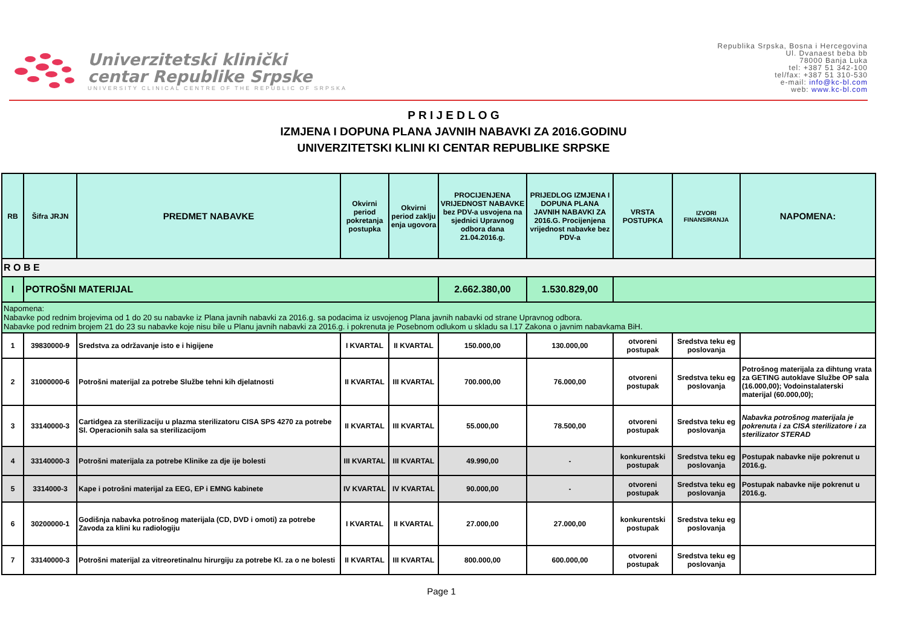Univerzitetski klinički
centar Republike Srpske
UNIVERSITY CLINICAL CENTRE OF THE REPUBLIC OF SRPSKA
Republika Srpska, Bosna i Hercegovina
Ul. Dvanaest beba bb
78000 Banja Luka
tel: +387 51 342-100
tel/fax: +387 51 310-530
e-mail: info@kc-bl.com
web: www.kc-bl.com
P R I J E D L O G
IZMJENA I DOPUNA PLANA JAVNIH NABAVKI ZA 2016.GODINU
UNIVERZITETSKI KLINI KI CENTAR REPUBLIKE SRPSKE
| RB | Šifra JRJN | PREDMET NABAVKE | Okvirni period pokretanja postupka | Okvirni period zaklju enja ugovora | PROCIJENJENA VRIJEDNOST NABAVKE bez PDV-a usvojena na sjednici Upravnog odbora dana 21.04.2016.g. | PRIJEDLOG IZMJENA I DOPUNA PLANA JAVNIH NABAVKI ZA 2016.G. Procijenjena vrijednost nabavke bez PDV-a | VRSTA POSTUPKA | IZVORI FINANSIRANJA | NAPOMENA: |
| --- | --- | --- | --- | --- | --- | --- | --- | --- | --- |
| R O B E | | | | | | | | | |
| I | POTROŠNI MATERIJAL | | | | 2.662.380,00 | 1.530.829,00 | | | |
| Napomena: Nabavke pod rednim brojevima od 1 do 20 su nabavke iz Plana javnih nabavki za 2016.g. sa podacima iz usvojenog Plana javnih nabavki od strane Upravnog odbora. Nabavke pod rednim brojem 21 do 23 su nabavke koje nisu bile u Planu javnih nabavki za 2016.g. i pokrenuta je Posebnom odlukom u skladu sa l.17 Zakona o javnim nabavkama BiH. | | | | | | | | | |
| 1 | 39830000-9 | Sredstva za održavanje isto e i higijene | I KVARTAL | II KVARTAL | 150.000,00 | 130.000,00 | otvoreni postupak | Sredstva teku eg poslovanja | |
| 2 | 31000000-6 | Potrošni materijal za potrebe Službe tehni kih djelatnosti | II KVARTAL | III KVARTAL | 700.000,00 | 76.000,00 | otvoreni postupak | Sredstva teku eg poslovanja | Potrošnog materijala za dihtung vrata za GETING autoklave Službe OP sala (16.000,00); Vodoinstalaterski materijal (60.000,00); |
| 3 | 33140000-3 | Cartidgea za sterilizaciju u plazma sterilizatoru CISA SPS 4270 za potrebe Sl. Operacionih sala sa sterilizacijom | II KVARTAL | III KVARTAL | 55.000,00 | 78.500,00 | otvoreni postupak | Sredstva teku eg poslovanja | Nabavka potrošnog materijala je pokrenuta i za CISA sterilizatore i za sterilizator STERAD |
| 4 | 33140000-3 | Potrošni materijala za potrebe Klinike za dje ije bolesti | III KVARTAL | III KVARTAL | 49.990,00 | - | konkurentski postupak | Sredstva teku eg poslovanja | Postupak nabavke nije pokrenut u 2016.g. |
| 5 | 3314000-3 | Kape i potrošni materijal za EEG, EP i EMNG kabinete | IV KVARTAL | IV KVARTAL | 90.000,00 | - | otvoreni postupak | Sredstva teku eg poslovanja | Postupak nabavke nije pokrenut u 2016.g. |
| 6 | 30200000-1 | Godišnja nabavka potrošnog materijala (CD, DVD i omoti) za potrebe Zavoda za klini ku radiologiju | I KVARTAL | II KVARTAL | 27.000,00 | 27.000,00 | konkurentski postupak | Sredstva teku eg poslovanja | |
| 7 | 33140000-3 | Potrošni materijal za vitreoretinalnu hirurgiju za potrebe Kl. za o ne bolesti | II KVARTAL | III KVARTAL | 800.000,00 | 600.000,00 | otvoreni postupak | Sredstva teku eg poslovanja | |
Page 1